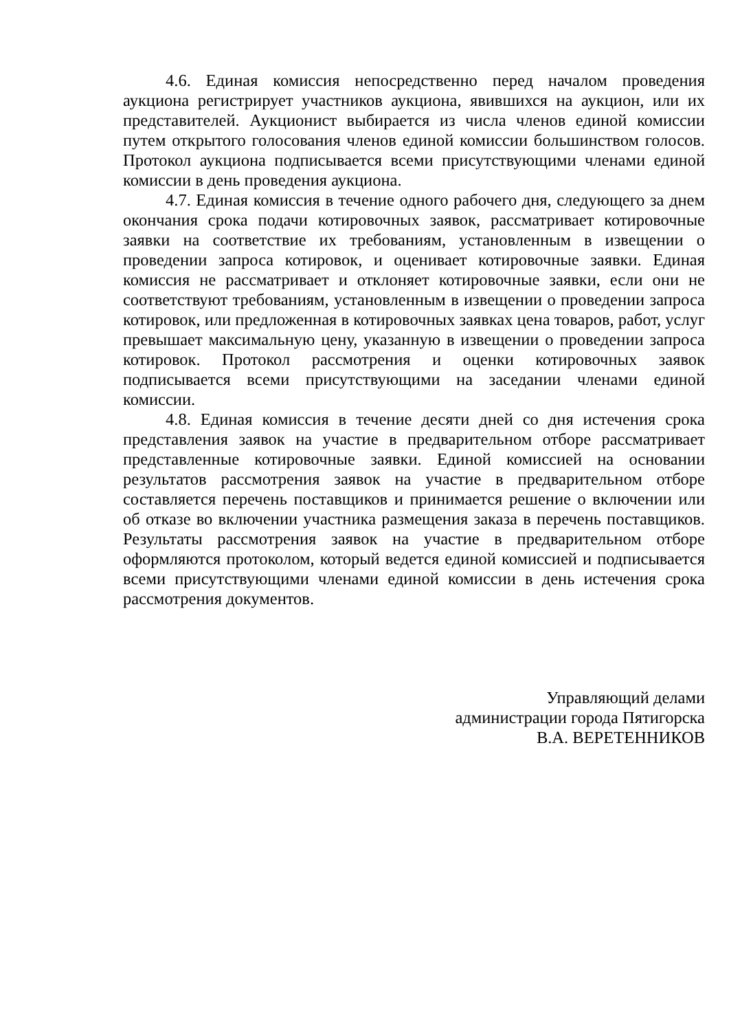4.6. Единая комиссия непосредственно перед началом проведения аукциона регистрирует участников аукциона, явившихся на аукцион, или их представителей. Аукционист выбирается из числа членов единой комиссии путем открытого голосования членов единой комиссии большинством голосов. Протокол аукциона подписывается всеми присутствующими членами единой комиссии в день проведения аукциона.
4.7. Единая комиссия в течение одного рабочего дня, следующего за днем окончания срока подачи котировочных заявок, рассматривает котировочные заявки на соответствие их требованиям, установленным в извещении о проведении запроса котировок, и оценивает котировочные заявки. Единая комиссия не рассматривает и отклоняет котировочные заявки, если они не соответствуют требованиям, установленным в извещении о проведении запроса котировок, или предложенная в котировочных заявках цена товаров, работ, услуг превышает максимальную цену, указанную в извещении о проведении запроса котировок. Протокол рассмотрения и оценки котировочных заявок подписывается всеми присутствующими на заседании членами единой комиссии.
4.8. Единая комиссия в течение десяти дней со дня истечения срока представления заявок на участие в предварительном отборе рассматривает представленные котировочные заявки. Единой комиссией на основании результатов рассмотрения заявок на участие в предварительном отборе составляется перечень поставщиков и принимается решение о включении или об отказе во включении участника размещения заказа в перечень поставщиков. Результаты рассмотрения заявок на участие в предварительном отборе оформляются протоколом, который ведется единой комиссией и подписывается всеми присутствующими членами единой комиссии в день истечения срока рассмотрения документов.
Управляющий делами
администрации города Пятигорска
В.А. ВЕРЕТЕННИКОВ